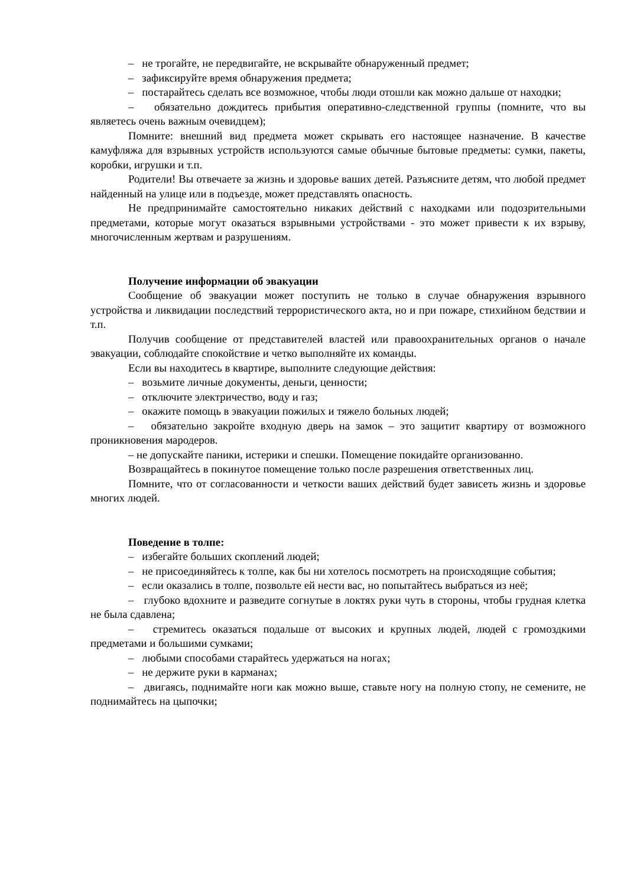– не трогайте, не передвигайте, не вскрывайте обнаруженный предмет;
– зафиксируйте время обнаружения предмета;
– постарайтесь сделать все возможное, чтобы люди отошли как можно дальше от находки;
– обязательно дождитесь прибытия оперативно-следственной группы (помните, что вы являетесь очень важным очевидцем);
Помните: внешний вид предмета может скрывать его настоящее назначение. В качестве камуфляжа для взрывных устройств используются самые обычные бытовые предметы: сумки, пакеты, коробки, игрушки и т.п.
Родители! Вы отвечаете за жизнь и здоровье ваших детей. Разъясните детям, что любой предмет найденный на улице или в подъезде, может представлять опасность.
Не предпринимайте самостоятельно никаких действий с находками или подозрительными предметами, которые могут оказаться взрывными устройствами - это может привести к их взрыву, многочисленным жертвам и разрушениям.
Получение информации об эвакуации
Сообщение об эвакуации может поступить не только в случае обнаружения взрывного устройства и ликвидации последствий террористического акта, но и при пожаре, стихийном бедствии и т.п.
Получив сообщение от представителей властей или правоохранительных органов о начале эвакуации, соблюдайте спокойствие и четко выполняйте их команды.
Если вы находитесь в квартире, выполните следующие действия:
– возьмите личные документы, деньги, ценности;
– отключите электричество, воду и газ;
– окажите помощь в эвакуации пожилых и тяжело больных людей;
– обязательно закройте входную дверь на замок – это защитит квартиру от возможного проникновения мародеров.
– не допускайте паники, истерики и спешки. Помещение покидайте организованно.
Возвращайтесь в покинутое помещение только после разрешения ответственных лиц.
Помните, что от согласованности и четкости ваших действий будет зависеть жизнь и здоровье многих людей.
Поведение в толпе:
– избегайте больших скоплений людей;
– не присоединяйтесь к толпе, как бы ни хотелось посмотреть на происходящие события;
– если оказались в толпе, позвольте ей нести вас, но попытайтесь выбраться из неё;
– глубоко вдохните и разведите согнутые в локтях руки чуть в стороны, чтобы грудная клетка не была сдавлена;
– стремитесь оказаться подальше от высоких и крупных людей, людей с громоздкими предметами и большими сумками;
– любыми способами старайтесь удержаться на ногах;
– не держите руки в карманах;
– двигаясь, поднимайте ноги как можно выше, ставьте ногу на полную стопу, не семените, не поднимайтесь на цыпочки;